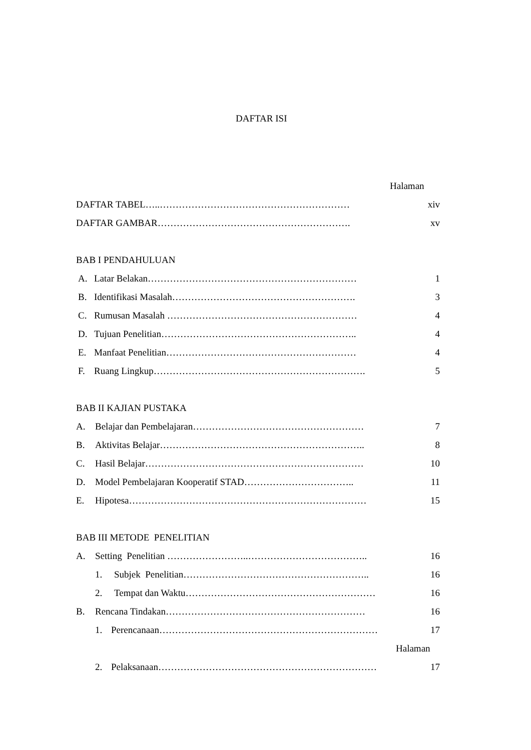DAFTAR ISI
Halaman
DAFTAR TABEL…..…………………………………………………… xiv
DAFTAR GAMBAR……………………………………………………. xv
BAB I PENDAHULUAN
A. Latar Belakan………………………………………………………… 1
B. Identifikasi Masalah…………………………………………………. 3
C. Rumusan Masalah …………………………………………………… 4
D. Tujuan Penelitian…………………………………………………….. 4
E. Manfaat Penelitian…………………………………………………… 4
F. Ruang Lingkup…………………………………………………………. 5
BAB II KAJIAN PUSTAKA
A. Belajar dan Pembelajaran……………………………………………… 7
B. Aktivitas Belajar……………………………………………………….. 8
C. Hasil Belajar…………………………………………………………… 10
D. Model Pembelajaran Kooperatif STAD…………………………….. 11
E. Hipotesa………………………………………………………………… 15
BAB III METODE PENELITIAN
A. Setting Penelitian ……………………..……………………………….. 16
1. Subjek Penelitian………………………………………………….. 16
2. Tempat dan Waktu…………………………………………………… 16
B. Rencana Tindakan……………………………………………………… 16
1. Perencanaan…………………………………………………………… 17
Halaman
2. Pelaksanaan…………………………………………………………… 17